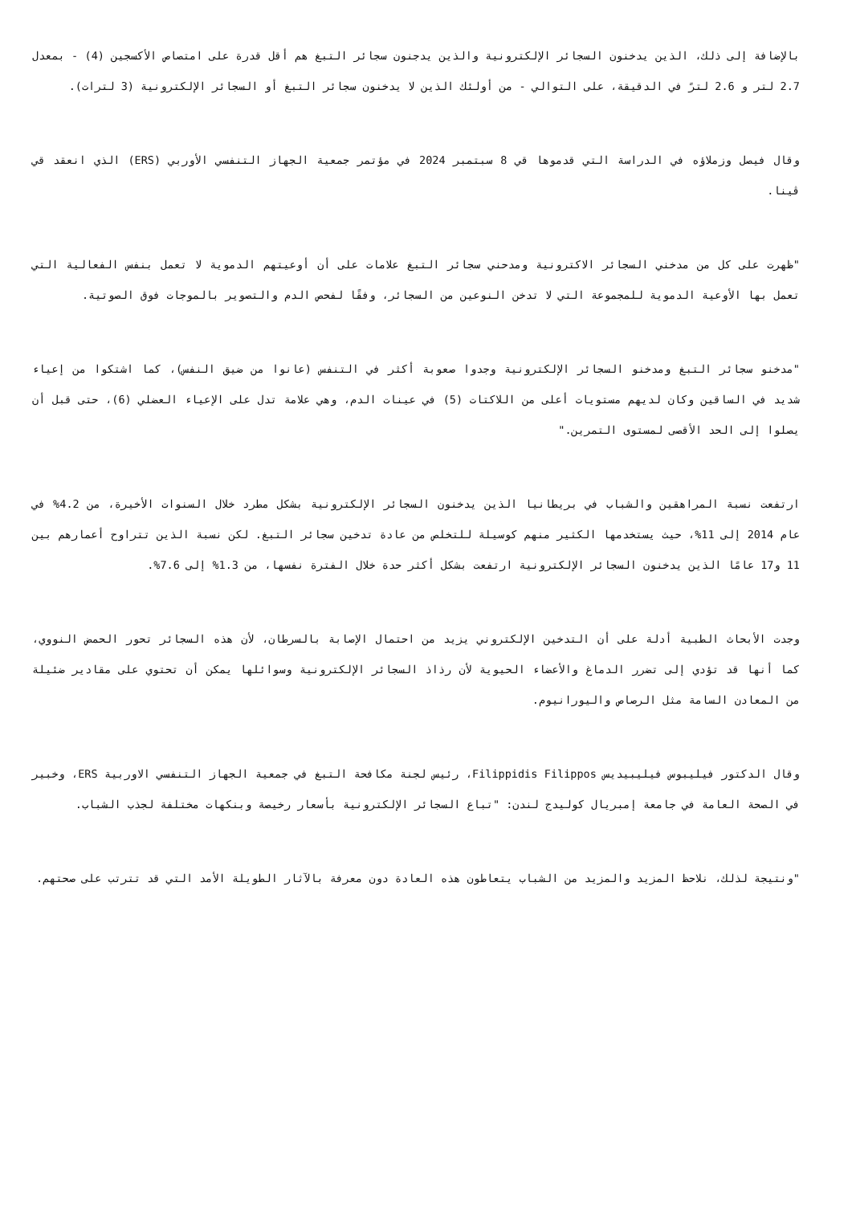بالإضافة إلى ذلك، الذين يدخنون السجائر الإلكترونية والذين يدجنون سجائر التبغ هم أقل قدرة على امتصاص الأكسجين (4) - بمعدل 2.7 لتر و 2.6 لترً في الدقيقة، على التوالي - من أولئك الذين لا يدخنون سجائر التبغ أو السجائر الإلكترونية (3 لترات).
وقال فيصل وزملاؤه في الدراسة التي قدموها قي 8 سبتمبر 2024 في مؤتمر جمعية الجهاز التنفسي الأوربي (ERS) الذي انعقد قي ڤينا.
"ظهرت على كل من مدخني السجائر الاكترونية ومدحني سجائر التبغ علامات على أن أوعيتهم الدموية لا تعمل بنفس الفعالية التي تعمل بها الأوعية الدموية للمجموعة التي لا تدخن النوعين من السجائر، وفقًا لفحص الدم والتصوير بالموجات فوق الصوتية.
"مدخنو سجائر التبغ ومدخنو السجائر الإلكترونية وجدوا صعوبة أكثر في التنفس (عانوا من ضيق النفس)، كما اشتكوا من إعياء شديد في الساقين وكان لديهم مستويات أعلى من اللاكتات (5) في عينات الدم، وهي علامة تدل على الإعياء العضلي (6)، حتى قبل أن يصلوا إلى الحد الأقصى لمستوى التمرين."
ارتفعت نسبة المراهقين والشباب في بريطانيا الذين يدخنون السجائر الإلكترونية بشكل مطرد خلال السنوات الأخيرة، من 4.2% في عام 2014 إلى 11%، حيث يستخدمها الكثير منهم كوسيلة للتخلص من عادة تدخين سجائر التبغ. لكن نسبة الذين تتراوح أعمارهم بين 11 و17 عامًا الذين يدخنون السجائر الإلكترونية ارتفعت بشكل أكثر حدة خلال الفترة نفسها، من 1.3% إلى 7.6%.
وجدت الأبحاث الطبية أدلة على أن التدخين الإلكتروني يزيد من احتمال الإصابة بالسرطان، لأن هذه السجائر تحور الحمض النووي، كما أنها قد تؤدي إلى تضرر الدماغ والأعضاء الحيوية لأن رذاذ السجائر الإلكترونية وسوائلها يمكن أن تحتوي على مقادير ضئيلة من المعادن السامة مثل الرصاص واليورانيوم.
وقال الدكتور فيليبوس فيليبيديس Filippidis Filippos، رئيس لجنة مكافحة التبغ في جمعية الجهاز التنفسي الاوربية ERS، وخبير في الصحة العامة في جامعة إمبريال كوليدج لندن: "تباع السجائر الإلكترونية بأسعار رخيصة وبنكهات مختلفة لجذب الشباب.
"ونتيجة لذلك، نلاحظ المزيد والمزيد من الشباب يتعاطون هذه العادة دون معرفة بالآثار الطويلة الأمد التي قد تترتب على صحتهم.